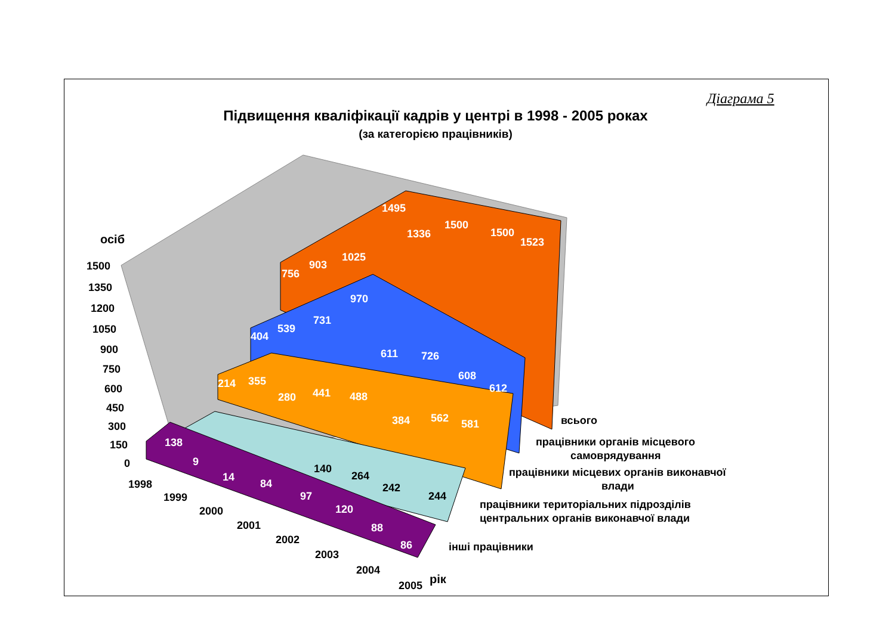Діаграма 5
Підвищення кваліфікації кадрів у центрі в 1998 - 2005 роках
(за категорією працівників)
756
903
1025
1495
1336
1500
1500
1523
404
539
731
970
611
726
608
612
214
355
280
441
488
384
562
581
138
9
14
84
97
120
88
86
140
264
242
244
осіб
1500
1350
1200
1050
900
750
600
450
300
150
0
1998
1999
2000
2001
2002
2003
2004
2005
рік
всього
працівники органів місцевого
самоврядування
працівники місцевих органів виконавчої
влади
працівники територіальних підрозділів
центральних органів виконавчої влади
інші працівники